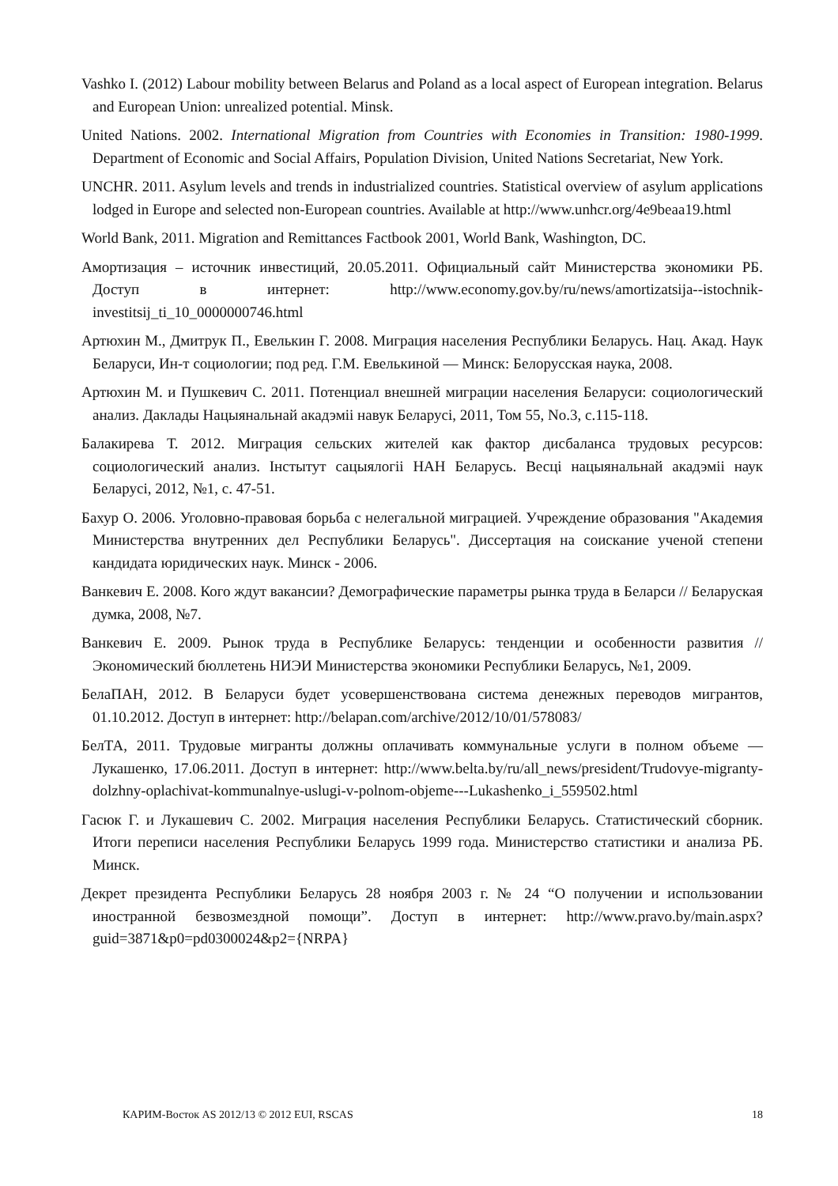Vashko I. (2012) Labour mobility between Belarus and Poland as a local aspect of European integration. Belarus and European Union: unrealized potential. Minsk.
United Nations. 2002. International Migration from Countries with Economies in Transition: 1980-1999. Department of Economic and Social Affairs, Population Division, United Nations Secretariat, New York.
UNCHR. 2011. Asylum levels and trends in industrialized countries. Statistical overview of asylum applications lodged in Europe and selected non-European countries. Available at http://www.unhcr.org/4e9beaa19.html
World Bank, 2011. Migration and Remittances Factbook 2001, World Bank, Washington, DC.
Амортизация – источник инвестиций, 20.05.2011. Официальный сайт Министерства экономики РБ. Доступ в интернет: http://www.economy.gov.by/ru/news/amortizatsija--istochnik-investitsij_ti_10_0000000746.html
Артюхин М., Дмитрук П., Евелькин Г. 2008. Миграция населения Республики Беларусь. Нац. Акад. Наук Беларуси, Ин-т социологии; под ред. Г.М. Евелькиной — Минск: Белорусская наука, 2008.
Артюхин М. и Пушкевич С. 2011. Потенциал внешней миграции населения Беларуси: социологический анализ. Даклады Нацыянальнай акадэміі навук Беларусі, 2011, Том 55, No.3, с.115-118.
Балакирева Т. 2012. Миграция сельских жителей как фактор дисбаланса трудовых ресурсов: социологический анализ. Інстытут сацыялогіі НАН Беларусь. Весці нацыянальнай акадэміі наук Беларусі, 2012, №1, с. 47-51.
Бахур О. 2006. Уголовно-правовая борьба с нелегальной миграцией. Учреждение образования "Академия Министерства внутренних дел Республики Беларусь". Диссертация на соискание ученой степени кандидата юридических наук. Минск - 2006.
Ванкевич Е. 2008. Кого ждут вакансии? Демографические параметры рынка труда в Беларси // Беларуская думка, 2008, №7.
Ванкевич Е. 2009. Рынок труда в Республике Беларусь: тенденции и особенности развития // Экономический бюллетень НИЭИ Министерства экономики Республики Беларусь, №1, 2009.
БелаПАН, 2012. В Беларуси будет усовершенствована система денежных переводов мигрантов, 01.10.2012. Доступ в интернет: http://belapan.com/archive/2012/10/01/578083/
БелТА, 2011. Трудовые мигранты должны оплачивать коммунальные услуги в полном объеме — Лукашенко, 17.06.2011. Доступ в интернет: http://www.belta.by/ru/all_news/president/Trudovye-migranty-dolzhny-oplachivat-kommunalnye-uslugi-v-polnom-objeme---Lukashenko_i_559502.html
Гасюк Г. и Лукашевич С. 2002. Миграция населения Республики Беларусь. Статистический сборник. Итоги переписи населения Республики Беларусь 1999 года. Министерство статистики и анализа РБ. Минск.
Декрет президента Республики Беларусь 28 ноября 2003 г. № 24 “О получении и использовании иностранной безвозмездной помощи”. Доступ в интернет: http://www.pravo.by/main.aspx?guid=3871&p0=pd0300024&p2={NRPA}
КАРИМ-Восток AS 2012/13 © 2012 EUI, RSCAS 18